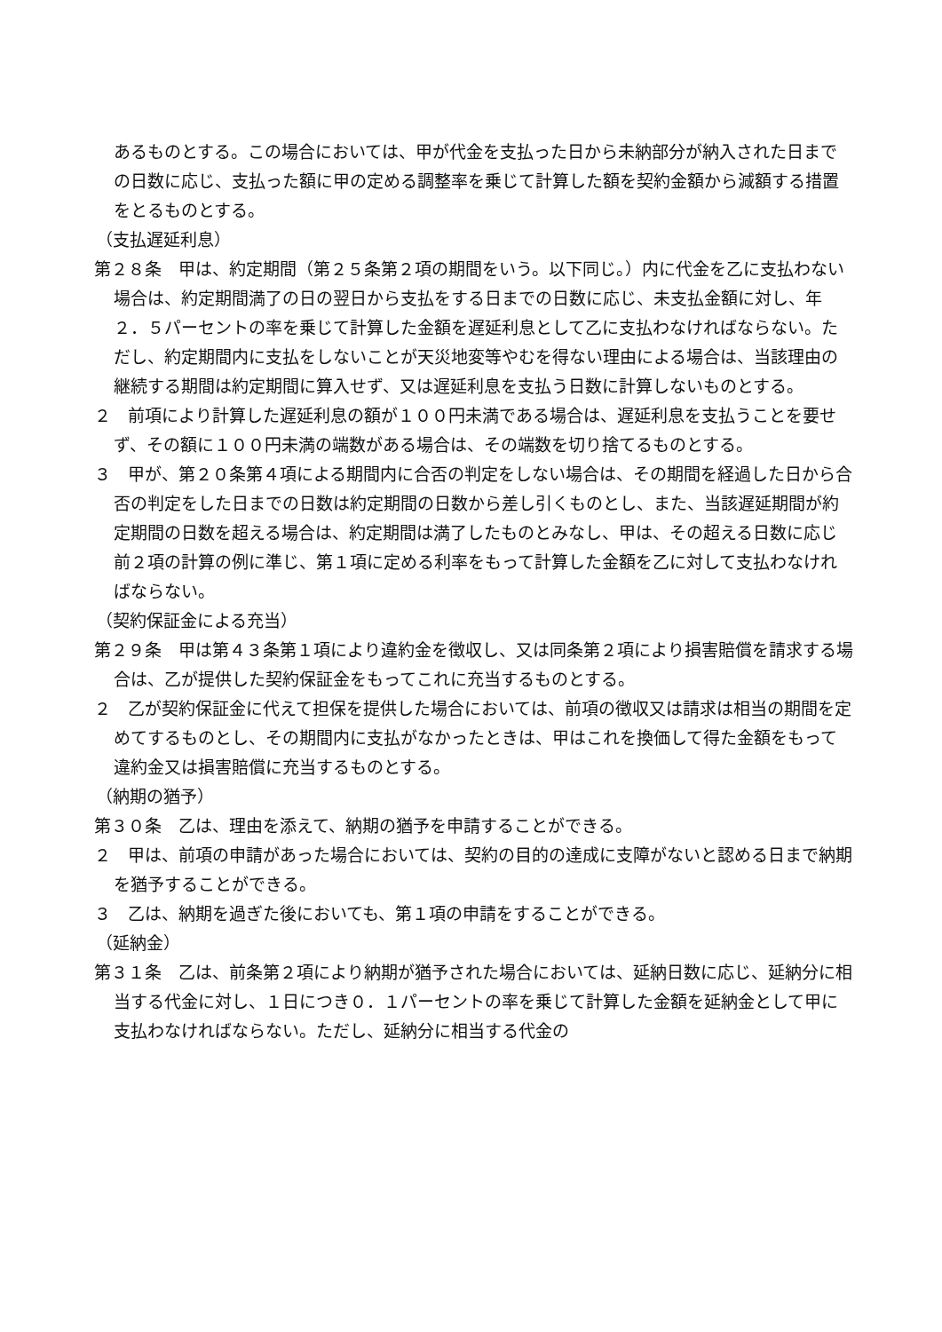あるものとする。この場合においては、甲が代金を支払った日から未納部分が納入された日までの日数に応じ、支払った額に甲の定める調整率を乗じて計算した額を契約金額から減額する措置をとるものとする。
（支払遅延利息）
第２８条　甲は、約定期間（第２５条第２項の期間をいう。以下同じ。）内に代金を乙に支払わない場合は、約定期間満了の日の翌日から支払をする日までの日数に応じ、未支払金額に対し、年２．５パーセントの率を乗じて計算した金額を遅延利息として乙に支払わなければならない。ただし、約定期間内に支払をしないことが天災地変等やむを得ない理由による場合は、当該理由の継続する期間は約定期間に算入せず、又は遅延利息を支払う日数に計算しないものとする。
２　前項により計算した遅延利息の額が１００円未満である場合は、遅延利息を支払うことを要せず、その額に１００円未満の端数がある場合は、その端数を切り捨てるものとする。
３　甲が、第２０条第４項による期間内に合否の判定をしない場合は、その期間を経過した日から合否の判定をした日までの日数は約定期間の日数から差し引くものとし、また、当該遅延期間が約定期間の日数を超える場合は、約定期間は満了したものとみなし、甲は、その超える日数に応じ前２項の計算の例に準じ、第１項に定める利率をもって計算した金額を乙に対して支払わなければならない。
（契約保証金による充当）
第２９条　甲は第４３条第１項により違約金を徴収し、又は同条第２項により損害賠償を請求する場合は、乙が提供した契約保証金をもってこれに充当するものとする。
２　乙が契約保証金に代えて担保を提供した場合においては、前項の徴収又は請求は相当の期間を定めてするものとし、その期間内に支払がなかったときは、甲はこれを換価して得た金額をもって違約金又は損害賠償に充当するものとする。
（納期の猶予）
第３０条　乙は、理由を添えて、納期の猶予を申請することができる。
２　甲は、前項の申請があった場合においては、契約の目的の達成に支障がないと認める日まで納期を猶予することができる。
３　乙は、納期を過ぎた後においても、第１項の申請をすることができる。
（延納金）
第３１条　乙は、前条第２項により納期が猶予された場合においては、延納日数に応じ、延納分に相当する代金に対し、１日につき０．１パーセントの率を乗じて計算した金額を延納金として甲に支払わなければならない。ただし、延納分に相当する代金の